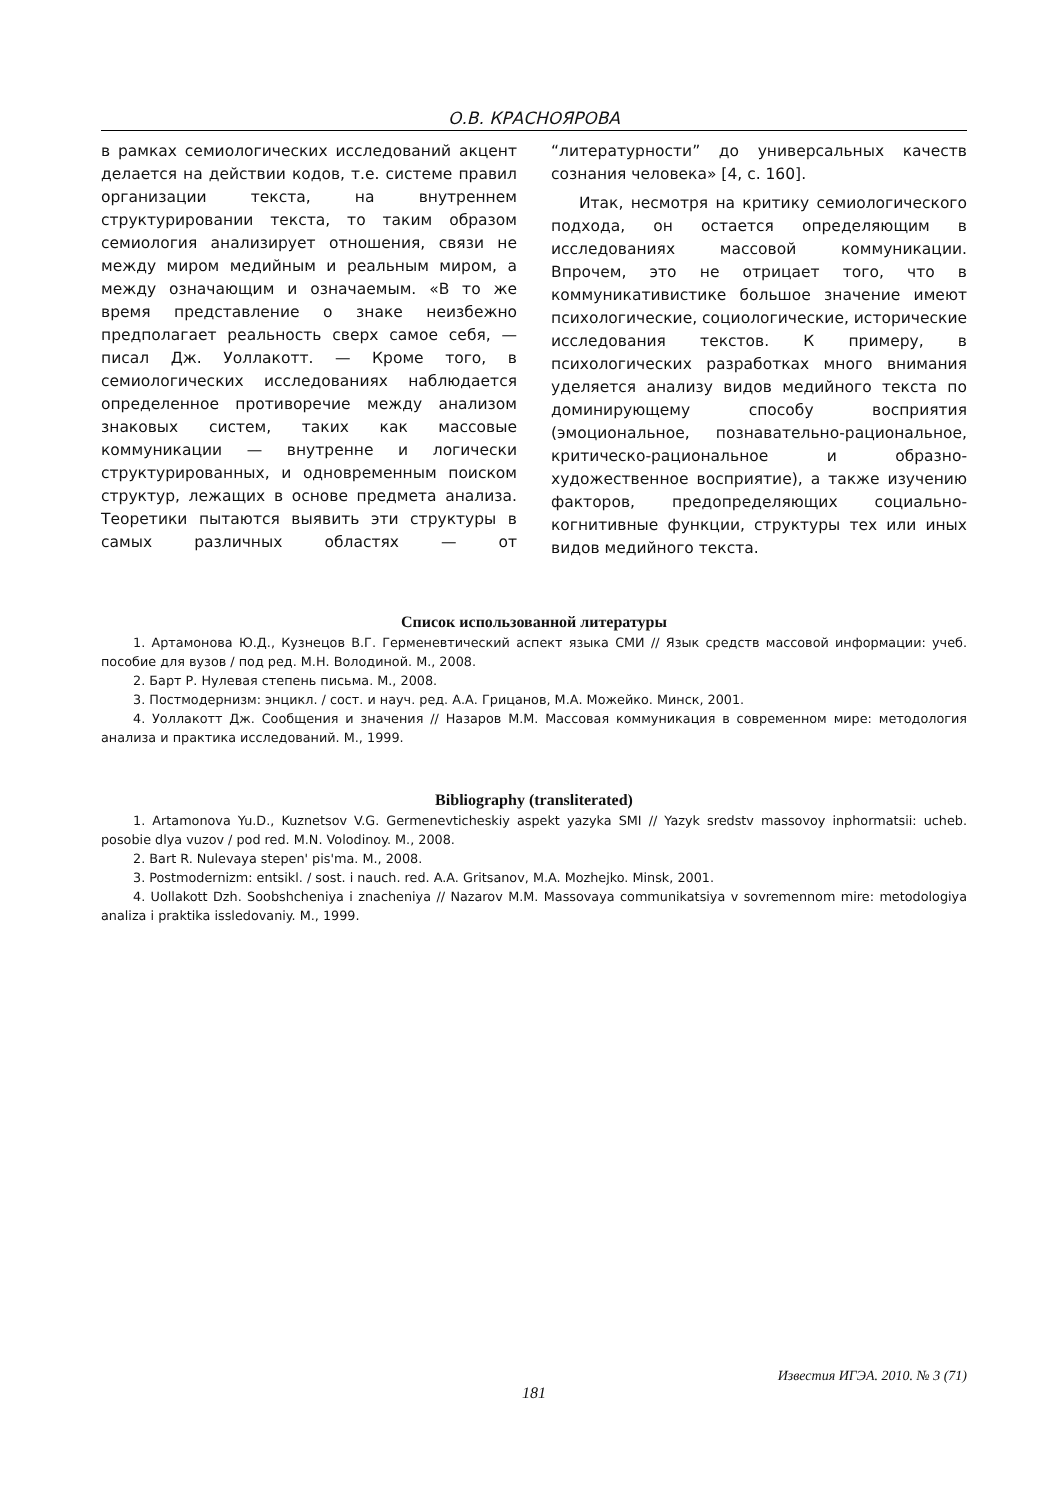О.В. КРАСНОЯРОВА
в рамках семиологических исследований акцент делается на действии кодов, т.е. системе правил организации текста, на внутреннем структурировании текста, то таким образом семиология анализирует отношения, связи не между миром медийным и реальным миром, а между означающим и означаемым. «В то же время представление о знаке неизбежно предполагает реальность сверх самое себя, — писал Дж. Уоллакотт. — Кроме того, в семиологических исследованиях наблюдается определенное противоречие между анализом знаковых систем, таких как массовые коммуникации — внутренне и логически структурированных, и одновременным поиском структур, лежащих в основе предмета анализа. Теоретики пытаются выявить эти структуры в самых различных областях — от “литературности” до универсальных качеств сознания человека» [4, с. 160].
Итак, несмотря на критику семиологического подхода, он остается определяющим в исследованиях массовой коммуникации. Впрочем, это не отрицает того, что в коммуникативистике большое значение имеют психологические, социологические, исторические исследования текстов. К примеру, в психологических разработках много внимания уделяется анализу видов медийного текста по доминирующему способу восприятия (эмоциональное, познавательно-рациональное, критическо-рациональное и образно-художественное восприятие), а также изучению факторов, предопределяющих социально-когнитивные функции, структуры тех или иных видов медийного текста.
Список использованной литературы
1. Артамонова Ю.Д., Кузнецов В.Г. Герменевтический аспект языка СМИ // Язык средств массовой информации: учеб. пособие для вузов / под ред. М.Н. Володиной. М., 2008.
2. Барт Р. Нулевая степень письма. М., 2008.
3. Постмодернизм: энцикл. / сост. и науч. ред. А.А. Грицанов, М.А. Можейко. Минск, 2001.
4. Уоллакотт Дж. Сообщения и значения // Назаров М.М. Массовая коммуникация в современном мире: методология анализа и практика исследований. М., 1999.
Bibliography (transliterated)
1. Artamonova Yu.D., Kuznetsov V.G. Germenevticheskiy aspekt yazyka SMI // Yazyk sredstv massovoy inphormatsii: ucheb. posobie dlya vuzov / pod red. M.N. Volodinoy. M., 2008.
2. Bart R. Nulevaya stepen' pis'ma. M., 2008.
3. Postmodernizm: entsikl. / sost. i nauch. red. A.A. Gritsanov, M.A. Mozhejko. Minsk, 2001.
4. Uollakott Dzh. Soobshcheniya i znacheniya // Nazarov M.M. Massovaya communikatsiya v sovremennom mire: metodologiya analiza i praktika issledovaniy. M., 1999.
Известия ИГЭА. 2010. № 3 (71)
181